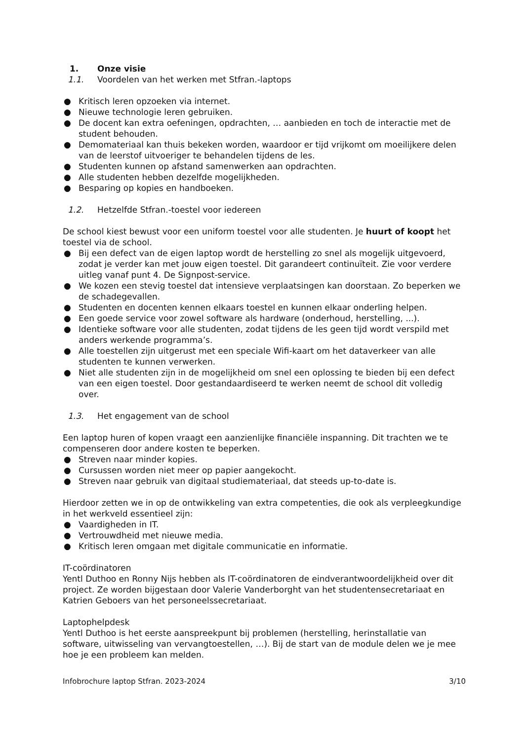1. Onze visie
1.1. Voordelen van het werken met Stfran.-laptops
● Kritisch leren opzoeken via internet.
● Nieuwe technologie leren gebruiken.
● De docent kan extra oefeningen, opdrachten, … aanbieden en toch de interactie met de student behouden.
● Demomateriaal kan thuis bekeken worden, waardoor er tijd vrijkomt om moeilijkere delen van de leerstof uitvoeriger te behandelen tijdens de les.
● Studenten kunnen op afstand samenwerken aan opdrachten.
● Alle studenten hebben dezelfde mogelijkheden.
● Besparing op kopies en handboeken.
1.2. Hetzelfde Stfran.-toestel voor iedereen
De school kiest bewust voor een uniform toestel voor alle studenten. Je huurt of koopt het toestel via de school.
● Bij een defect van de eigen laptop wordt de herstelling zo snel als mogelijk uitgevoerd, zodat je verder kan met jouw eigen toestel. Dit garandeert continuïteit. Zie voor verdere uitleg vanaf punt 4. De Signpost-service.
● We kozen een stevig toestel dat intensieve verplaatsingen kan doorstaan. Zo beperken we de schadegevallen.
● Studenten en docenten kennen elkaars toestel en kunnen elkaar onderling helpen.
● Een goede service voor zowel software als hardware (onderhoud, herstelling, ...).
● Identieke software voor alle studenten, zodat tijdens de les geen tijd wordt verspild met anders werkende programma’s.
● Alle toestellen zijn uitgerust met een speciale Wifi-kaart om het dataverkeer van alle studenten te kunnen verwerken.
● Niet alle studenten zijn in de mogelijkheid om snel een oplossing te bieden bij een defect van een eigen toestel. Door gestandaardiseerd te werken neemt de school dit volledig over.
1.3. Het engagement van de school
Een laptop huren of kopen vraagt een aanzienlijke financiële inspanning. Dit trachten we te compenseren door andere kosten te beperken.
● Streven naar minder kopies.
● Cursussen worden niet meer op papier aangekocht.
● Streven naar gebruik van digitaal studiemateriaal, dat steeds up-to-date is.
Hierdoor zetten we in op de ontwikkeling van extra competenties, die ook als verpleegkundige in het werkveld essentieel zijn:
● Vaardigheden in IT.
● Vertrouwdheid met nieuwe media.
● Kritisch leren omgaan met digitale communicatie en informatie.
IT-coördinatoren
Yentl Duthoo en Ronny Nijs hebben als IT-coördinatoren de eindverantwoordelijkheid over dit project. Ze worden bijgestaan door Valerie Vanderborght van het studentensecretariaat en Katrien Geboers van het personeelssecretariaat.
Laptophelpdesk
Yentl Duthoo is het eerste aanspreekpunt bij problemen (herstelling, herinstallatie van software, uitwisseling van vervangtoestellen, …). Bij de start van de module delen we je mee hoe je een probleem kan melden.
Infobrochure laptop Stfran. 2023-2024 3/10